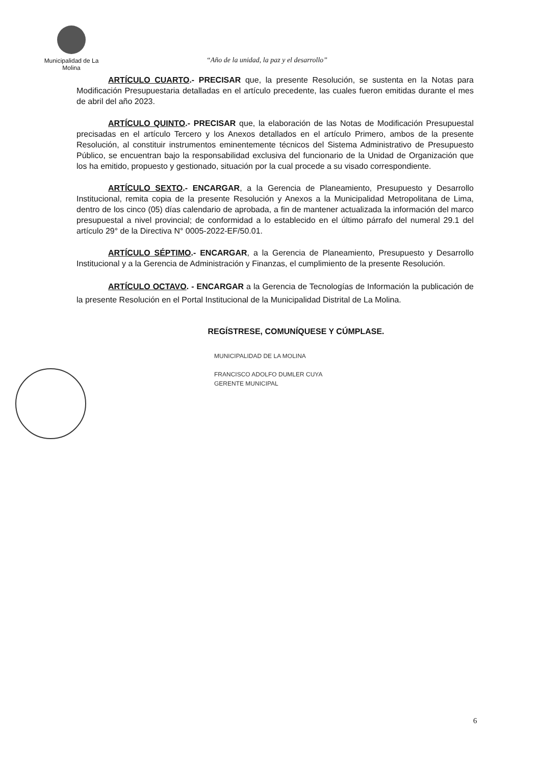Municipalidad de La Molina
“Año de la unidad, la paz y el desarrollo”
ARTÍCULO CUARTO.- PRECISAR que, la presente Resolución, se sustenta en la Notas para Modificación Presupuestaria detalladas en el artículo precedente, las cuales fueron emitidas durante el mes de abril del año 2023.
ARTÍCULO QUINTO.- PRECISAR que, la elaboración de las Notas de Modificación Presupuestal precisadas en el artículo Tercero y los Anexos detallados en el artículo Primero, ambos de la presente Resolución, al constituir instrumentos eminentemente técnicos del Sistema Administrativo de Presupuesto Público, se encuentran bajo la responsabilidad exclusiva del funcionario de la Unidad de Organización que los ha emitido, propuesto y gestionado, situación por la cual procede a su visado correspondiente.
ARTÍCULO SEXTO.- ENCARGAR, a la Gerencia de Planeamiento, Presupuesto y Desarrollo Institucional, remita copia de la presente Resolución y Anexos a la Municipalidad Metropolitana de Lima, dentro de los cinco (05) días calendario de aprobada, a fin de mantener actualizada la información del marco presupuestal a nivel provincial; de conformidad a lo establecido en el último párrafo del numeral 29.1 del artículo 29° de la Directiva N° 0005-2022-EF/50.01.
ARTÍCULO SÉPTIMO.- ENCARGAR, a la Gerencia de Planeamiento, Presupuesto y Desarrollo Institucional y a la Gerencia de Administración y Finanzas, el cumplimiento de la presente Resolución.
ARTÍCULO OCTAVO. - ENCARGAR a la Gerencia de Tecnologías de Información la publicación de la presente Resolución en el Portal Institucional de la Municipalidad Distrital de La Molina.
REGÍSTRESE, COMUNÍQUESE Y CÚMPLASE.
MUNICIPALIDAD DE LA MOLINA
FRANCISCO ADOLFO DUMLER CUYA
GERENTE MUNICIPAL
6